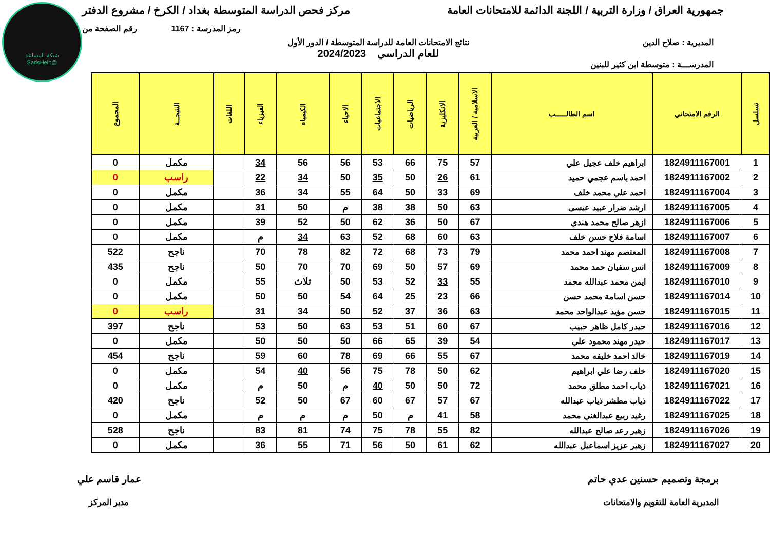شبكة المساعد
@SadsHelp
جمهورية العراق / وزارة التربية / اللجنة الدائمة للامتحانات العامة
مركز فحص الدراسة المتوسطة بغداد / الكرخ / مشروع الدفتر
رمز المدرسة : 1167 رقم الصفحة من
المديرية : صلاح الدين نتائج الامتحانات العامة للدراسة المتوسطة / الدور الأول
للعام الدراسي 2024/2023
المدرســـة : متوسطة ابن كثير للبنين
| تسلسل | الرقم الامتحاني | اسم الطالـــــب | الاسلامية / العربية | الانكليزية | الرياضيات | الاجتماعيات | الاحياء | الكيمياء | الفيزياء | اللغات | النتيجــة | المجموع |
| --- | --- | --- | --- | --- | --- | --- | --- | --- | --- | --- | --- | --- |
| 1 | 1824911167001 | ابراهيم خلف عجيل علي | 57 | 75 | 66 | 53 | 56 | 56 | 34 | | مكمل | 0 |
| 2 | 1824911167002 | احمد باسم عجمي حميد | 61 | 26 | 50 | 35 | 50 | 34 | 22 | | راسب | 0 |
| 3 | 1824911167004 | احمد علي محمد خلف | 69 | 33 | 50 | 64 | 55 | 34 | 36 | | مكمل | 0 |
| 4 | 1824911167005 | ارشد ضرار عبيد عيسى | 63 | 50 | 38 | 38 | م | 50 | 31 | | مكمل | 0 |
| 5 | 1824911167006 | ازهر صالح محمد هندي | 67 | 50 | 36 | 62 | 50 | 52 | 39 | | مكمل | 0 |
| 6 | 1824911167007 | اسامة فلاح حسن خلف | 63 | 60 | 68 | 52 | 63 | 34 | م | | مكمل | 0 |
| 7 | 1824911167008 | المعتصم مهند احمد محمد | 79 | 73 | 68 | 72 | 82 | 78 | 70 | | ناجح | 522 |
| 8 | 1824911167009 | انس سفيان حمد محمد | 69 | 57 | 50 | 69 | 70 | 70 | 50 | | ناجح | 435 |
| 9 | 1824911167010 | ايمن محمد عبدالله محمد | 55 | 33 | 52 | 53 | 50 | ثلاث | 55 | | مكمل | 0 |
| 10 | 1824911167014 | حسن اسامة محمد حسن | 66 | 23 | 25 | 64 | 54 | 50 | 50 | | مكمل | 0 |
| 11 | 1824911167015 | حسن مؤيد عبدالواحد محمد | 63 | 36 | 37 | 52 | 50 | 34 | 31 | | راسب | 0 |
| 12 | 1824911167016 | حيدر كامل ظاهر حبيب | 67 | 60 | 51 | 53 | 63 | 50 | 53 | | ناجح | 397 |
| 13 | 1824911167017 | حيدر مهند محمود علي | 54 | 39 | 65 | 66 | 50 | 50 | 50 | | مكمل | 0 |
| 14 | 1824911167019 | خالد احمد خليفه محمد | 67 | 55 | 66 | 69 | 78 | 60 | 59 | | ناجح | 454 |
| 15 | 1824911167020 | خلف رضا علي ابراهيم | 62 | 50 | 78 | 75 | 56 | 40 | 54 | | مكمل | 0 |
| 16 | 1824911167021 | ذياب احمد مطلق محمد | 72 | 50 | 50 | 40 | م | 50 | م | | مكمل | 0 |
| 17 | 1824911167022 | ذياب مطشر ذياب عبدالله | 67 | 57 | 67 | 60 | 67 | 50 | 52 | | ناجح | 420 |
| 18 | 1824911167025 | رغيد ربيع عبدالغني محمد | 58 | 41 | م | 50 | م | م | م | | مكمل | 0 |
| 19 | 1824911167026 | زهير رعد صالح عبدالله | 82 | 55 | 78 | 75 | 74 | 81 | 83 | | ناجح | 528 |
| 20 | 1824911167027 | زهير عزيز اسماعيل عبدالله | 62 | 61 | 50 | 56 | 71 | 55 | 36 | | مكمل | 0 |
برمجة وتصميم حسنين عدي حاتم
المديرية العامة للتقويم والامتحانات
عمار قاسم علي
مدير المركز